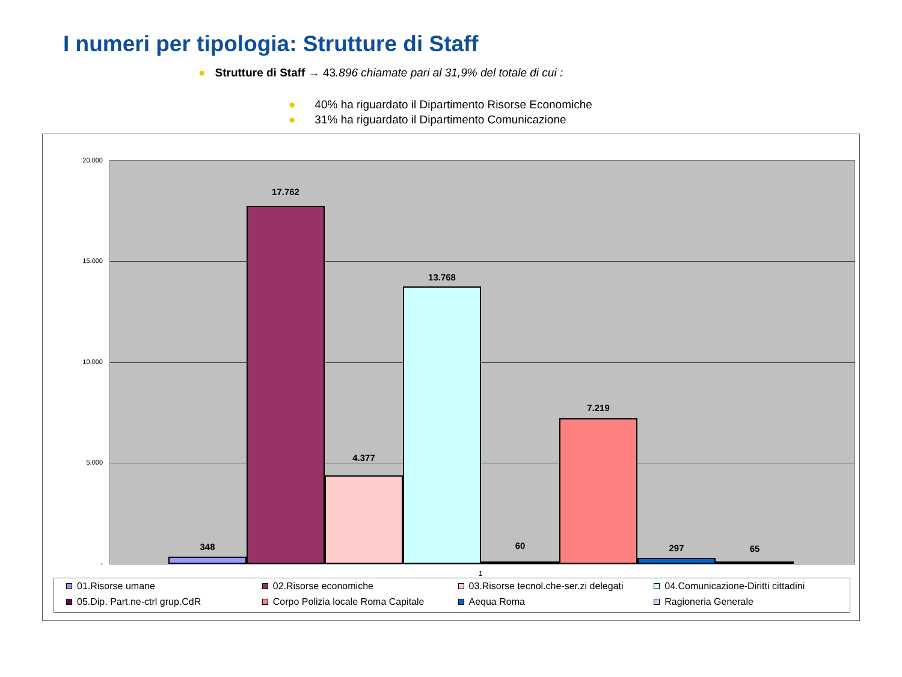I numeri per tipologia: Strutture di Staff
● Strutture di Staff → 43.896 chiamate pari al 31,9% del totale di cui :
● 40% ha riguardato il Dipartimento Risorse Economiche
● 31% ha riguardato il Dipartimento Comunicazione
20.000
15.000
10.000
5.000
-
348
17.762
4.377
13.768
60
7.219
297 65
1
01.Risorse umane
02.Risorse economiche
03.Risorse tecnol.che-ser.zi delegati
04.Comunicazione-Diritti cittadini
05.Dip. Part.ne-ctrl grup.CdR
Corpo Polizia locale Roma Capitale
Aequa Roma
Ragioneria Generale